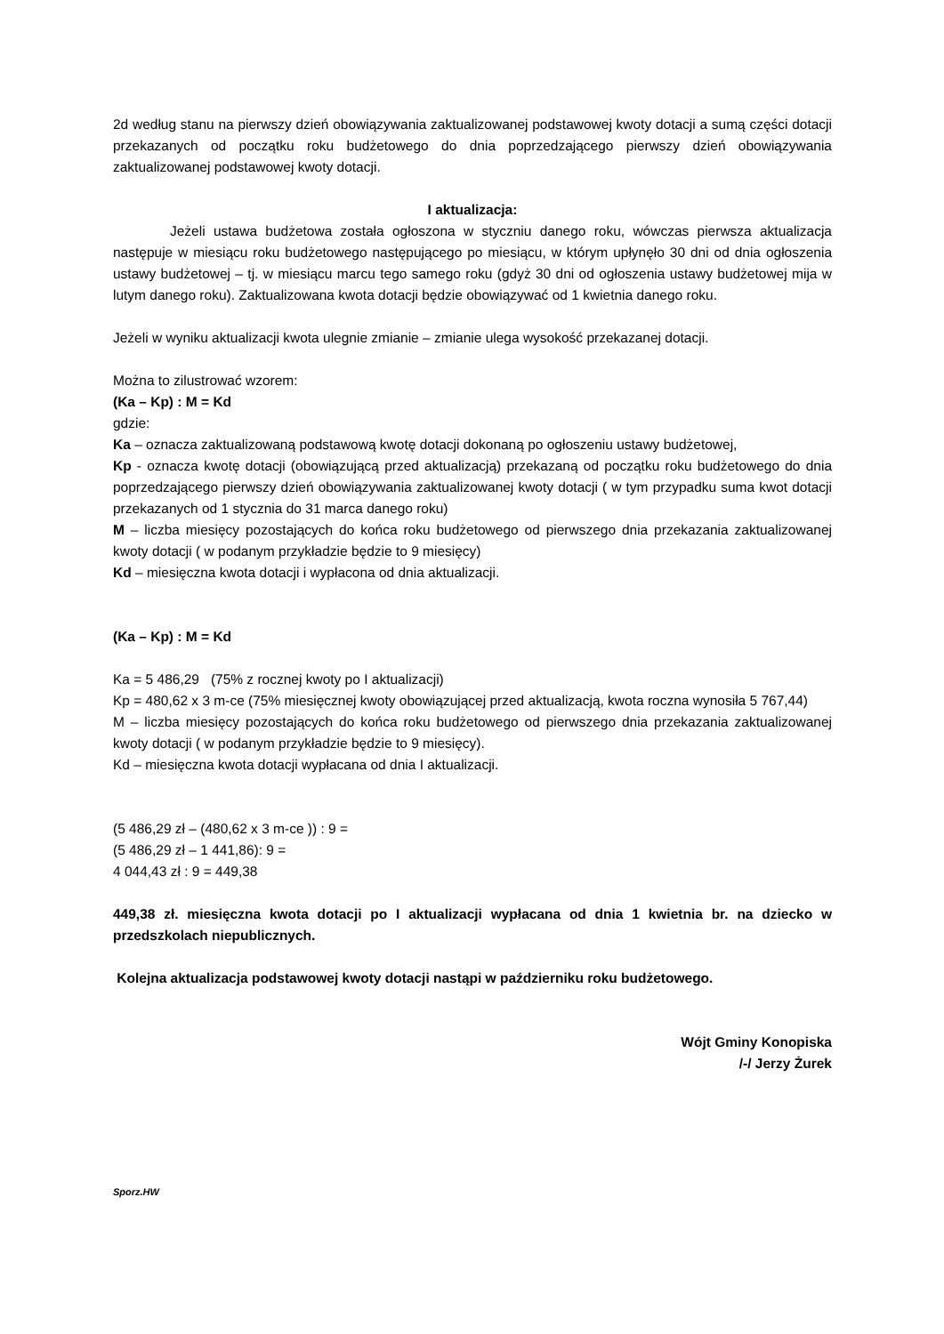2d według stanu na pierwszy dzień obowiązywania zaktualizowanej podstawowej kwoty dotacji a sumą części dotacji przekazanych od początku roku budżetowego do dnia poprzedzającego pierwszy dzień obowiązywania zaktualizowanej podstawowej kwoty dotacji.
I aktualizacja:
Jeżeli ustawa budżetowa została ogłoszona w styczniu danego roku, wówczas pierwsza aktualizacja następuje w miesiącu roku budżetowego następującego po miesiącu, w którym upłynęło 30 dni od dnia ogłoszenia ustawy budżetowej – tj. w miesiącu marcu tego samego roku (gdyż 30 dni od ogłoszenia ustawy budżetowej mija w lutym danego roku). Zaktualizowana kwota dotacji będzie obowiązywać od 1 kwietnia danego roku.
Jeżeli w wyniku aktualizacji kwota ulegnie zmianie – zmianie ulega wysokość przekazanej dotacji.
Można to zilustrować wzorem:
(Ka – Kp) : M = Kd
gdzie:
Ka – oznacza zaktualizowaną podstawową kwotę dotacji dokonaną po ogłoszeniu ustawy budżetowej,
Kp - oznacza kwotę dotacji (obowiązującą przed aktualizacją) przekazaną od początku roku budżetowego do dnia poprzedzającego pierwszy dzień obowiązywania zaktualizowanej kwoty dotacji ( w tym przypadku suma kwot dotacji przekazanych od 1 stycznia do 31 marca danego roku)
M – liczba miesięcy pozostających do końca roku budżetowego od pierwszego dnia przekazania zaktualizowanej kwoty dotacji ( w podanym przykładzie będzie to 9 miesięcy)
Kd – miesięczna kwota dotacji i wypłacona od dnia aktualizacji.
(Ka – Kp) : M = Kd
Ka = 5 486,29 (75% z rocznej kwoty po I aktualizacji)
Kp = 480,62 x 3 m-ce (75% miesięcznej kwoty obowiązującej przed aktualizacją, kwota roczna wynosiła 5 767,44)
M – liczba miesięcy pozostających do końca roku budżetowego od pierwszego dnia przekazania zaktualizowanej kwoty dotacji ( w podanym przykładzie będzie to 9 miesięcy).
Kd – miesięczna kwota dotacji wypłacana od dnia I aktualizacji.
(5 486,29 zł – (480,62 x 3 m-ce )) : 9 =
(5 486,29 zł – 1 441,86): 9 =
4 044,43 zł : 9 = 449,38
449,38 zł. miesięczna kwota dotacji po I aktualizacji wypłacana od dnia 1 kwietnia br. na dziecko w przedszkolach niepublicznych.
Kolejna aktualizacja podstawowej kwoty dotacji nastąpi w październiku roku budżetowego.
Wójt Gminy Konopiska
/-/ Jerzy Żurek
Sporz.HW